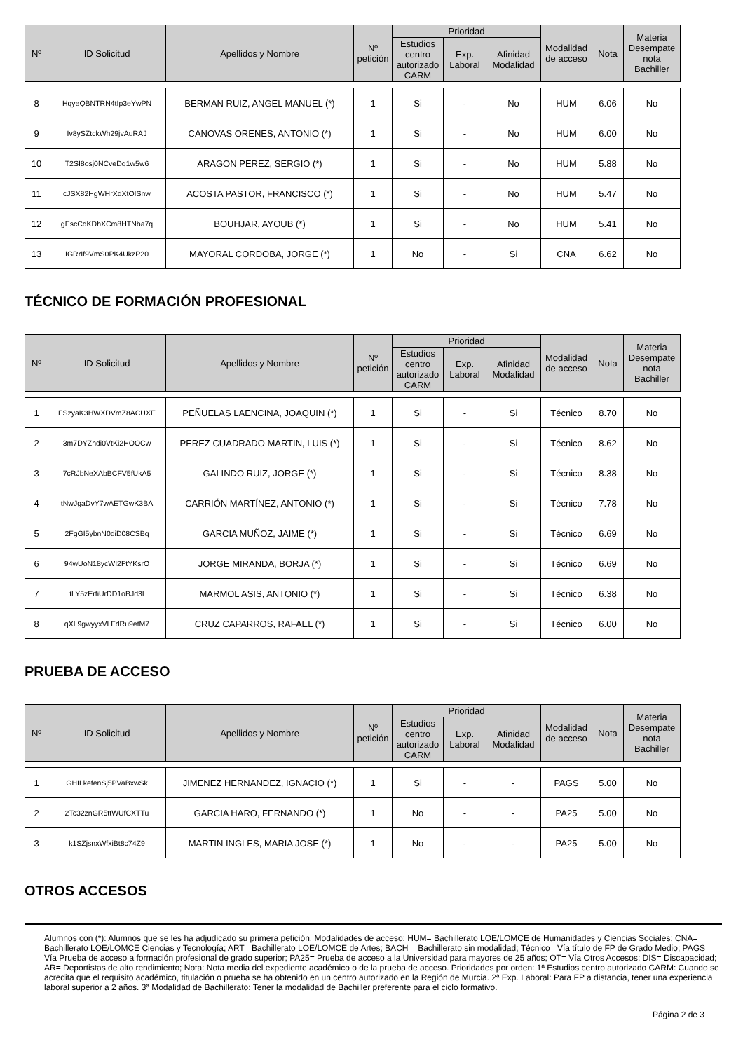| Nº | ID Solicitud | Apellidos y Nombre | Nº petición | Prioridad | | | Modalidad de acceso | Nota | Materia Desempate nota Bachiller |
| --- | --- | --- | --- | --- | --- | --- | --- | --- | --- |
| | | | | Estudios centro autorizado CARM | Exp. Laboral | Afinidad Modalidad | | | |
| 8 | HqyeQBNTRN4tIp3eYwPN | BERMAN RUIZ, ANGEL MANUEL (*) | 1 | Si | - | No | HUM | 6.06 | No |
| 9 | Iv8ySZtckWh29jvAuRAJ | CANOVAS ORENES, ANTONIO (*) | 1 | Si | - | No | HUM | 6.00 | No |
| 10 | T2SI8osj0NCveDq1w5w6 | ARAGON PEREZ, SERGIO (*) | 1 | Si | - | No | HUM | 5.88 | No |
| 11 | cJSX82HgWHrXdXtOISnw | ACOSTA PASTOR, FRANCISCO (*) | 1 | Si | - | No | HUM | 5.47 | No |
| 12 | gEscCdKDhXCm8HTNba7q | BOUHJAR, AYOUB (*) | 1 | Si | - | No | HUM | 5.41 | No |
| 13 | IGRrIf9VmS0PK4UkzP20 | MAYORAL CORDOBA, JORGE (*) | 1 | No | - | Si | CNA | 6.62 | No |
TÉCNICO DE FORMACIÓN PROFESIONAL
| Nº | ID Solicitud | Apellidos y Nombre | Nº petición | Prioridad | | | Modalidad de acceso | Nota | Materia Desempate nota Bachiller |
| --- | --- | --- | --- | --- | --- | --- | --- | --- | --- |
| | | | | Estudios centro autorizado CARM | Exp. Laboral | Afinidad Modalidad | | | |
| 1 | FSzyaK3HWXDVmZ8ACUXE | PEÑUELAS LAENCINA, JOAQUIN (*) | 1 | Si | - | Si | Técnico | 8.70 | No |
| 2 | 3m7DYZhdi0VtKi2HOOCw | PEREZ CUADRADO MARTIN, LUIS (*) | 1 | Si | - | Si | Técnico | 8.62 | No |
| 3 | 7cRJbNeXAbBCFV5fUkA5 | GALINDO RUIZ, JORGE (*) | 1 | Si | - | Si | Técnico | 8.38 | No |
| 4 | tNwJgaDvY7wAETGwK3BA | CARRIÓN MARTÍNEZ, ANTONIO (*) | 1 | Si | - | Si | Técnico | 7.78 | No |
| 5 | 2FgGI5ybnN0diD08CSBq | GARCIA MUÑOZ, JAIME (*) | 1 | Si | - | Si | Técnico | 6.69 | No |
| 6 | 94wUoN18ycWI2FtYKsrO | JORGE MIRANDA, BORJA (*) | 1 | Si | - | Si | Técnico | 6.69 | No |
| 7 | tLY5zErfiUrDD1oBJd3I | MARMOL ASIS, ANTONIO (*) | 1 | Si | - | Si | Técnico | 6.38 | No |
| 8 | qXL9gwyyxVLFdRu9etM7 | CRUZ CAPARROS, RAFAEL (*) | 1 | Si | - | Si | Técnico | 6.00 | No |
PRUEBA DE ACCESO
| Nº | ID Solicitud | Apellidos y Nombre | Nº petición | Prioridad | | | Modalidad de acceso | Nota | Materia Desempate nota Bachiller |
| --- | --- | --- | --- | --- | --- | --- | --- | --- | --- |
| | | | | Estudios centro autorizado CARM | Exp. Laboral | Afinidad Modalidad | | | |
| 1 | GHILkefenSj5PVaBxwSk | JIMENEZ HERNANDEZ, IGNACIO (*) | 1 | Si | - | - | PAGS | 5.00 | No |
| 2 | 2Tc32znGR5ttWUfCXTTu | GARCIA HARO, FERNANDO (*) | 1 | No | - | - | PA25 | 5.00 | No |
| 3 | k1SZjsnxWfxiBt8c74Z9 | MARTIN INGLES, MARIA JOSE (*) | 1 | No | - | - | PA25 | 5.00 | No |
OTROS ACCESOS
Alumnos con (*): Alumnos que se les ha adjudicado su primera petición. Modalidades de acceso: HUM= Bachillerato LOE/LOMCE de Humanidades y Ciencias Sociales; CNA= Bachillerato LOE/LOMCE Ciencias y Tecnología; ART= Bachillerato LOE/LOMCE de Artes; BACH = Bachillerato sin modalidad; Técnico= Vía título de FP de Grado Medio; PAGS= Vía Prueba de acceso a formación profesional de grado superior; PA25= Prueba de acceso a la Universidad para mayores de 25 años; OT= Vía Otros Accesos; DIS= Discapacidad; AR= Deportistas de alto rendimiento; Nota: Nota media del expediente académico o de la prueba de acceso. Prioridades por orden: 1ª Estudios centro autorizado CARM: Cuando se acredita que el requisito académico, titulación o prueba se ha obtenido en un centro autorizado en la Región de Murcia. 2ª Exp. Laboral: Para FP a distancia, tener una experiencia laboral superior a 2 años. 3ª Modalidad de Bachillerato: Tener la modalidad de Bachiller preferente para el ciclo formativo.
Página 2 de 3